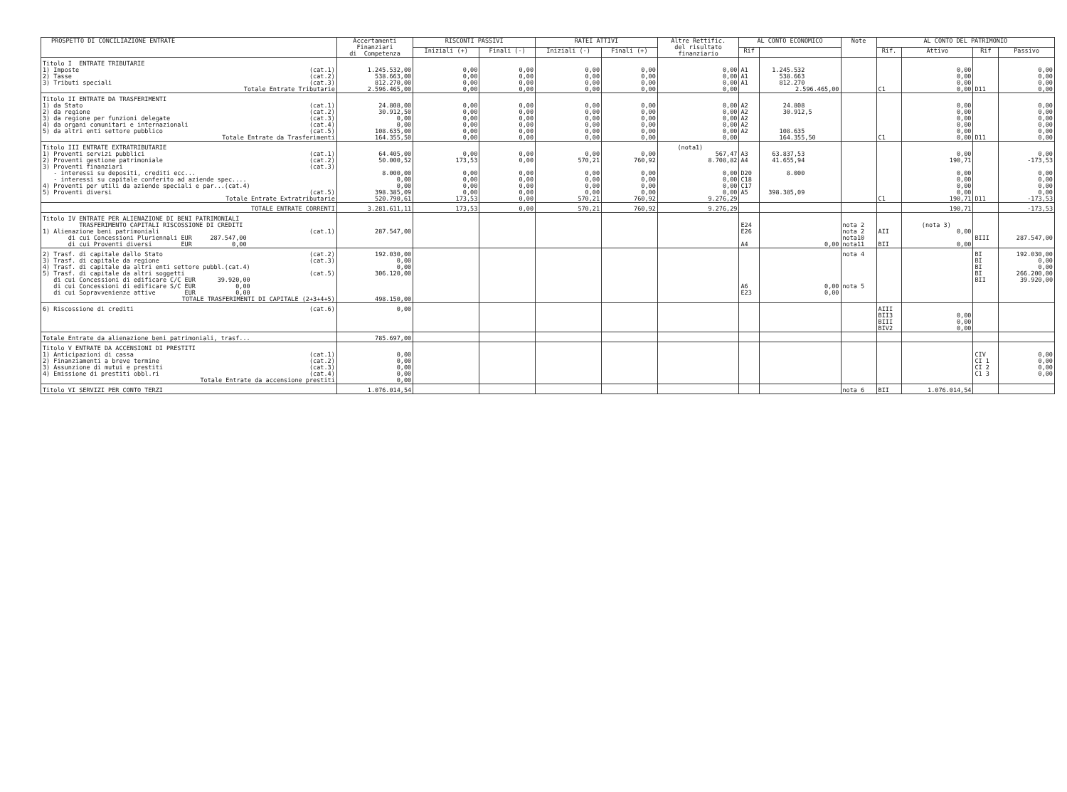| PROSPETTO DI CONCILIAZIONE ENTRATE | Accertamenti Finanziari di Competenza | RISCONTI PASSIVI | | RATEI ATTIVI | | Altre Rettific. del risultato finanziario | AL CONTO ECONOMICO | | Note | AL CONTO DEL PATRIMONIO | | | |
| --- | --- | --- | --- | --- | --- | --- | --- | --- | --- | --- | --- | --- | --- |
| | | Iniziali (+) | Finali (-) | Iniziali (-) | Finali (+) | | Rif | | | Rif. | Attivo | Rif | Passivo |
| Titolo I ENTRATE TRIBUTARIE | | | | | | | | | | | | | |
| 1) Imposte (cat.1) | 1.245.532,00 | 0,00 | 0,00 | 0,00 | 0,00 | 0,00 | A1 | 1.245.532 | | | 0,00 | | 0,00 |
| 2) Tasse (cat.2) | 538.663,00 | 0,00 | 0,00 | 0,00 | 0,00 | 0,00 | A1 | 538.663 | | | 0,00 | | 0,00 |
| 3) Tributi speciali (cat.3) | 812.270,00 | 0,00 | 0,00 | 0,00 | 0,00 | 0,00 | A1 | 812.270 | | | 0,00 | | 0,00 |
| Totale Entrate Tributarie | 2.596.465,00 | 0,00 | 0,00 | 0,00 | 0,00 | 0,00 | | 2.596.465,00 | | C1 | 0,00 | D11 | 0,00 |
| Titolo II ENTRATE DA TRASFERIMENTI | | | | | | | | | | | | | |
| 1) da Stato (cat.1) | 24.808,00 | 0,00 | 0,00 | 0,00 | 0,00 | 0,00 | A2 | 24.808 | | | 0,00 | | 0,00 |
| 2) da regione (cat.2) | 30.912,50 | 0,00 | 0,00 | 0,00 | 0,00 | 0,00 | A2 | 30.912,5 | | | 0,00 | | 0,00 |
| 3) da regione per funzioni delegate (cat.3) | 0,00 | 0,00 | 0,00 | 0,00 | 0,00 | 0,00 | A2 | | | | 0,00 | | 0,00 |
| 4) da organi comunitari e internazionali (cat.4) | 0,00 | 0,00 | 0,00 | 0,00 | 0,00 | 0,00 | A2 | | | | 0,00 | | 0,00 |
| 5) da altri enti settore pubblico (cat.5) | 108.635,00 | 0,00 | 0,00 | 0,00 | 0,00 | 0,00 | A2 | 108.635 | | | 0,00 | | 0,00 |
| Totale Entrate da Trasferimenti | 164.355,50 | 0,00 | 0,00 | 0,00 | 0,00 | 0,00 | | 164.355,50 | | C1 | 0,00 | D11 | 0,00 |
| Titolo III ENTRATE EXTRATRIBUTARIE | | | | | | (nota1) | | | | | | | |
| 1) Proventi servizi pubblici (cat.1) | 64.405,00 | 0,00 | 0,00 | 0,00 | 0,00 | 567,47 | A3 | 63.837,53 | | | 0,00 | | 0,00 |
| 2) Proventi gestione patrimoniale (cat.2) | 50.000,52 | 173,53 | 0,00 | 570,21 | 760,92 | 8.708,82 | A4 | 41.655,94 | | | 190,71 | | -173,53 |
| 3) Proventi finanziari (cat.3) | | | | | | | | | | | | | |
| - interessi su depositi, crediti ecc... | 8.000,00 | 0,00 | 0,00 | 0,00 | 0,00 | 0,00 | D20 | 8.000 | | | 0,00 | | 0,00 |
| - interessi su capitale conferito ad aziende spec.... | 0,00 | 0,00 | 0,00 | 0,00 | 0,00 | 0,00 | C18 | | | | 0,00 | | 0,00 |
| 4) Proventi per utili da aziende speciali e par...(cat.4) | 0,00 | 0,00 | 0,00 | 0,00 | 0,00 | 0,00 | C17 | | | | 0,00 | | 0,00 |
| 5) Proventi diversi (cat.5) | 398.385,09 | 0,00 | 0,00 | 0,00 | 0,00 | 0,00 | A5 | 398.385,09 | | | 0,00 | | 0,00 |
| Totale Entrate Extratributarie | 520.790,61 | 173,53 | 0,00 | 570,21 | 760,92 | 9.276,29 | | | | C1 | 190,71 | D11 | -173,53 |
| TOTALE ENTRATE CORRENTI | 3.281.611,11 | 173,53 | 0,00 | 570,21 | 760,92 | 9.276,29 | | | | | 190,71 | | -173,53 |
| Titolo IV ENTRATE PER ALIENAZIONE DI BENI PATRIMONIALI | | | | | | | | | | | | | |
| TRASFERIMENTO CAPITALI RISCOSSIONE DI CREDITI | | | | | | | E24 | | nota 2 | | (nota 3) | | |
| 1) Alienazione beni patrimoniali (cat.1) | 287.547,00 | | | | | | E26 | | nota 2 | AII | 0,00 | | |
| di cui Concessioni Pluriennali EUR 287.547,00 | | | | | | | | | nota10 | | | BIII | 287.547,00 |
| di cui Proventi diversi EUR 0,00 | | | | | | | A4 | 0,00 | nota11 | BII | 0,00 | | |
| 2) Trasf. di capitale dallo Stato (cat.2) | 192.030,00 | | | | | | | | nota 4 | | | BI | 192.030,00 |
| 3) Trasf. di capitale da regione (cat.3) | 0,00 | | | | | | | | | | | BI | 0,00 |
| 4) Trasf. di capitale da altri enti settore pubbl.(cat.4) | 0,00 | | | | | | | | | | | BI | 0,00 |
| 5) Trasf. di capitale da altri soggetti (cat.5) | 306.120,00 | | | | | | | | | | | BI | 266.200,00 |
| di cui Concessioni di edificare C/C EUR 39.920,00 | | | | | | | | | | | | BII | 39.920,00 |
| di cui Concessioni di edificare S/C EUR 0,00 | | | | | | | A6 | 0,00 | nota 5 | | | | |
| di cui Sopravvenienze attive EUR 0,00 | | | | | | | E23 | 0,00 | | | | | |
| TOTALE TRASFERIMENTI DI CAPITALE (2+3+4+5) | 498.150,00 | | | | | | | | | | | | |
| 6) Riscossione di crediti (cat.6) | 0,00 | | | | | | | | | AIII | | | |
| | | | | | | | | | | BII3 | 0,00 | | |
| | | | | | | | | | | BIII | 0,00 | | |
| | | | | | | | | | | BIV2 | 0,00 | | |
| Totale Entrate da alienazione beni patrimoniali, trasf... | 785.697,00 | | | | | | | | | | | | |
| Titolo V ENTRATE DA ACCENSIONI DI PRESTITI | | | | | | | | | | | | | |
| 1) Anticipazioni di cassa (cat.1) | 0,00 | | | | | | | | | | | CIV | 0,00 |
| 2) Finanziamenti a breve termine (cat.2) | 0,00 | | | | | | | | | | | CI 1 | 0,00 |
| 3) Assunzione di mutui e prestiti (cat.3) | 0,00 | | | | | | | | | | | CI 2 | 0,00 |
| 4) Emissione di prestiti obbl.ri (cat.4) | 0,00 | | | | | | | | | | | C1 3 | 0,00 |
| Totale Entrate da accensione prestiti | 0,00 | | | | | | | | | | | | |
| Titolo VI SERVIZI PER CONTO TERZI | 1.076.014,54 | | | | | | | | nota 6 | BII | 1.076.014,54 | | |